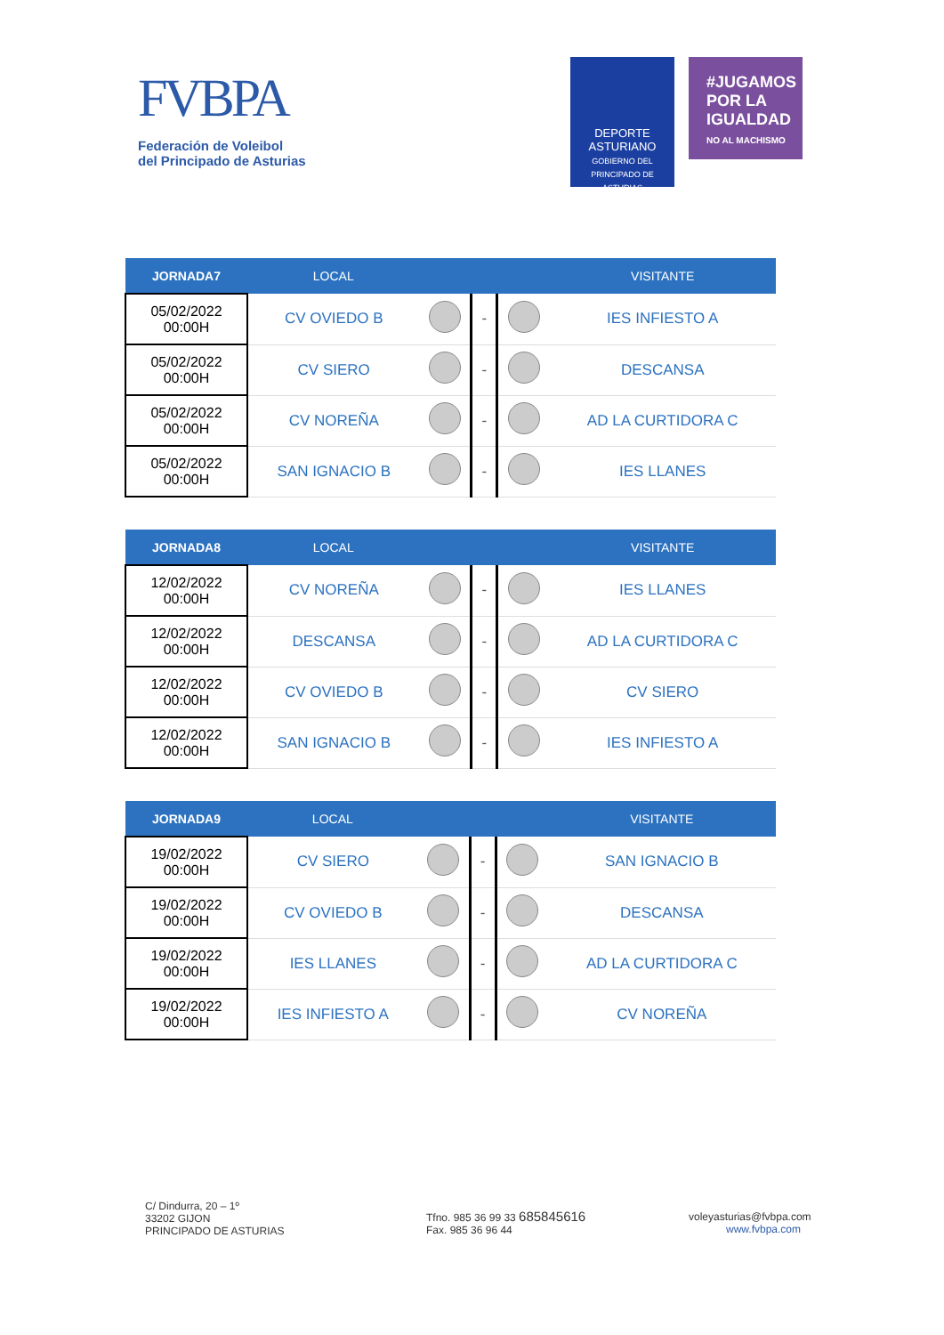FVBPA
Federación de Voleibol
del Principado de Asturias
DEPORTE
ASTURIANO
GOBIERNO DEL PRINCIPADO DE ASTURIAS
#JUGAMOS
POR LA
IGUALDAD
NO AL MACHISMO
| JORNADA7 | LOCAL | | | | VISITANTE |
| --- | --- | --- | --- | --- | --- |
| 05/02/2022 00:00H | CV OVIEDO B | | - | | IES INFIESTO A |
| 05/02/2022 00:00H | CV SIERO | | - | | DESCANSA |
| 05/02/2022 00:00H | CV NOREÑA | | - | | AD LA CURTIDORA C |
| 05/02/2022 00:00H | SAN IGNACIO B | | - | | IES LLANES |
| JORNADA8 | LOCAL | | | | VISITANTE |
| --- | --- | --- | --- | --- | --- |
| 12/02/2022 00:00H | CV NOREÑA | | - | | IES LLANES |
| 12/02/2022 00:00H | DESCANSA | | - | | AD LA CURTIDORA C |
| 12/02/2022 00:00H | CV OVIEDO B | | - | | CV SIERO |
| 12/02/2022 00:00H | SAN IGNACIO B | | - | | IES INFIESTO A |
| JORNADA9 | LOCAL | | | | VISITANTE |
| --- | --- | --- | --- | --- | --- |
| 19/02/2022 00:00H | CV SIERO | | - | | SAN IGNACIO B |
| 19/02/2022 00:00H | CV OVIEDO B | | - | | DESCANSA |
| 19/02/2022 00:00H | IES LLANES | | - | | AD LA CURTIDORA C |
| 19/02/2022 00:00H | IES INFIESTO A | | - | | CV NOREÑA |
C/ Dindurra, 20 – 1º
33202 GIJON
PRINCIPADO DE ASTURIAS
Tfno. 985 36 99 33 685845616
Fax. 985 36 96 44
voleyasturias@fvbpa.com
www.fvbpa.com